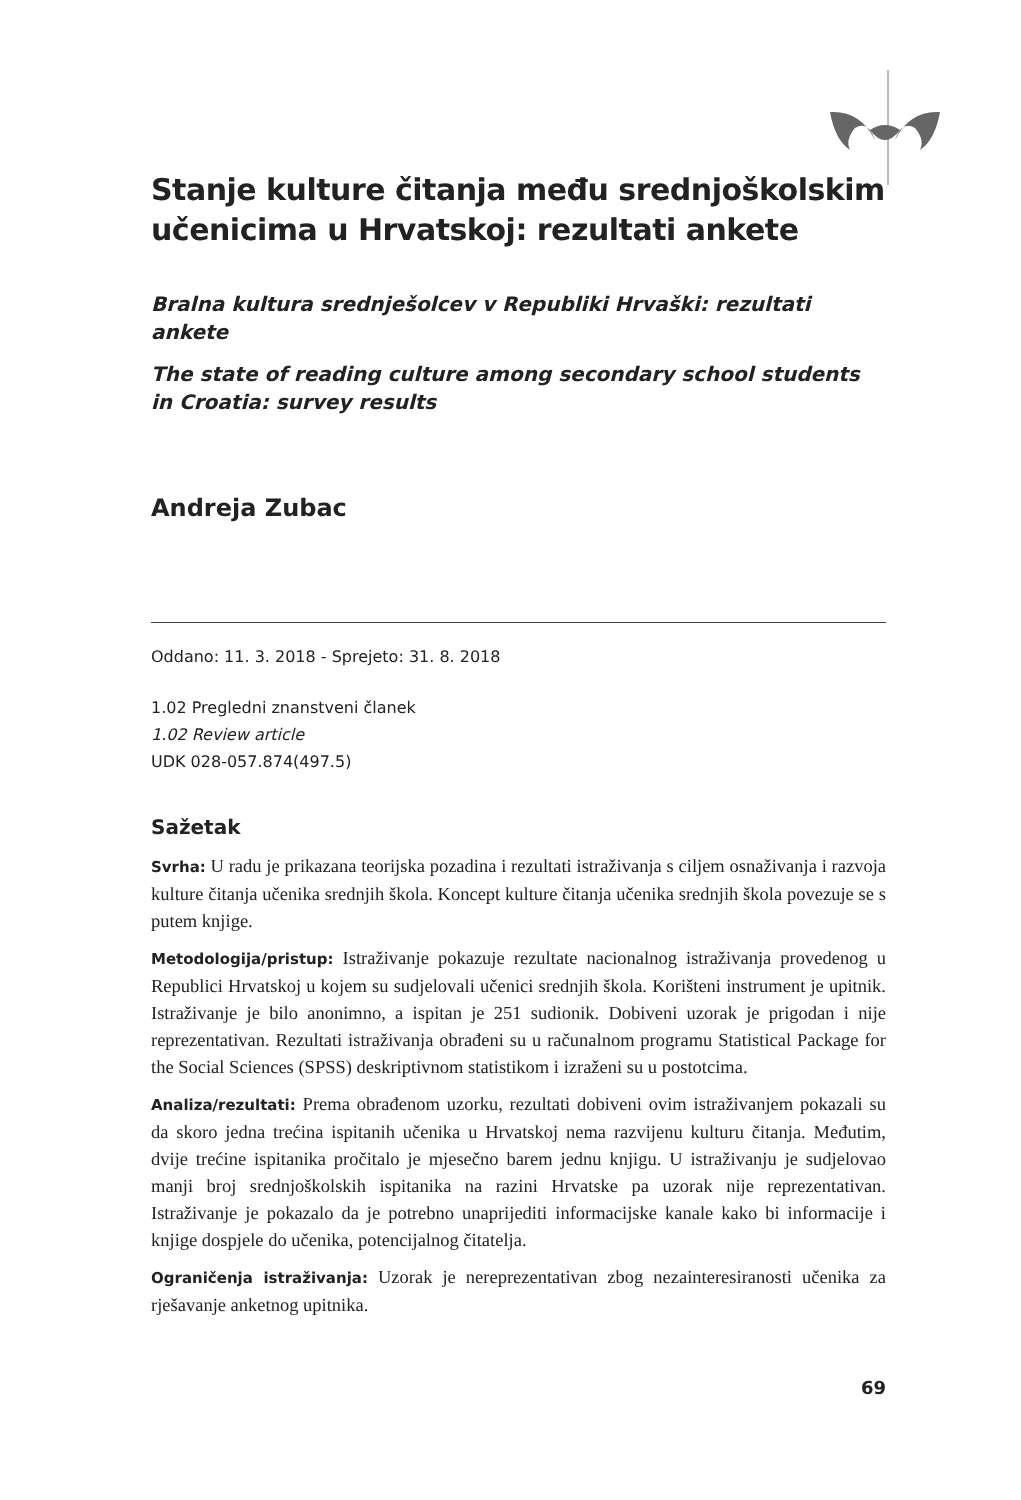Stanje kulture čitanja među srednjoškolskim učenicima u Hrvatskoj: rezultati ankete
Bralna kultura srednješolcev v Republiki Hrvaški: rezultati ankete
The state of reading culture among secondary school students
in Croatia: survey results
Andreja Zubac
Oddano: 11. 3. 2018 - Sprejeto: 31. 8. 2018
1.02 Pregledni znanstveni članek
1.02 Review article
UDK 028-057.874(497.5)
Sažetak
Svrha: U radu je prikazana teorijska pozadina i rezultati istraživanja s ciljem osnaživanja i razvoja kulture čitanja učenika srednjih škola. Koncept kulture čitanja učenika srednjih škola povezuje se s putem knjige.
Metodologija/pristup: Istraživanje pokazuje rezultate nacionalnog istraživanja provedenog u Republici Hrvatskoj u kojem su sudjelovali učenici srednjih škola. Korišteni instrument je upitnik. Istraživanje je bilo anonimno, a ispitan je 251 sudionik. Dobiveni uzorak je prigodan i nije reprezentativan. Rezultati istraživanja obrađeni su u računalnom programu Statistical Package for the Social Sciences (SPSS) deskriptivnom statistikom i izraženi su u postotcima.
Analiza/rezultati: Prema obrađenom uzorku, rezultati dobiveni ovim istraživanjem pokazali su da skoro jedna trećina ispitanih učenika u Hrvatskoj nema razvijenu kulturu čitanja. Međutim, dvije trećine ispitanika pročitalo je mjesečno barem jednu knjigu. U istraživanju je sudjelovao manji broj srednjoškolskih ispitanika na razini Hrvatske pa uzorak nije reprezentativan. Istraživanje je pokazalo da je potrebno unaprijediti informacijske kanale kako bi informacije i knjige dospjele do učenika, potencijalnog čitatelja.
Ograničenja istraživanja: Uzorak je nereprezentativan zbog nezainteresiranosti učenika za rješavanje anketnog upitnika.
69